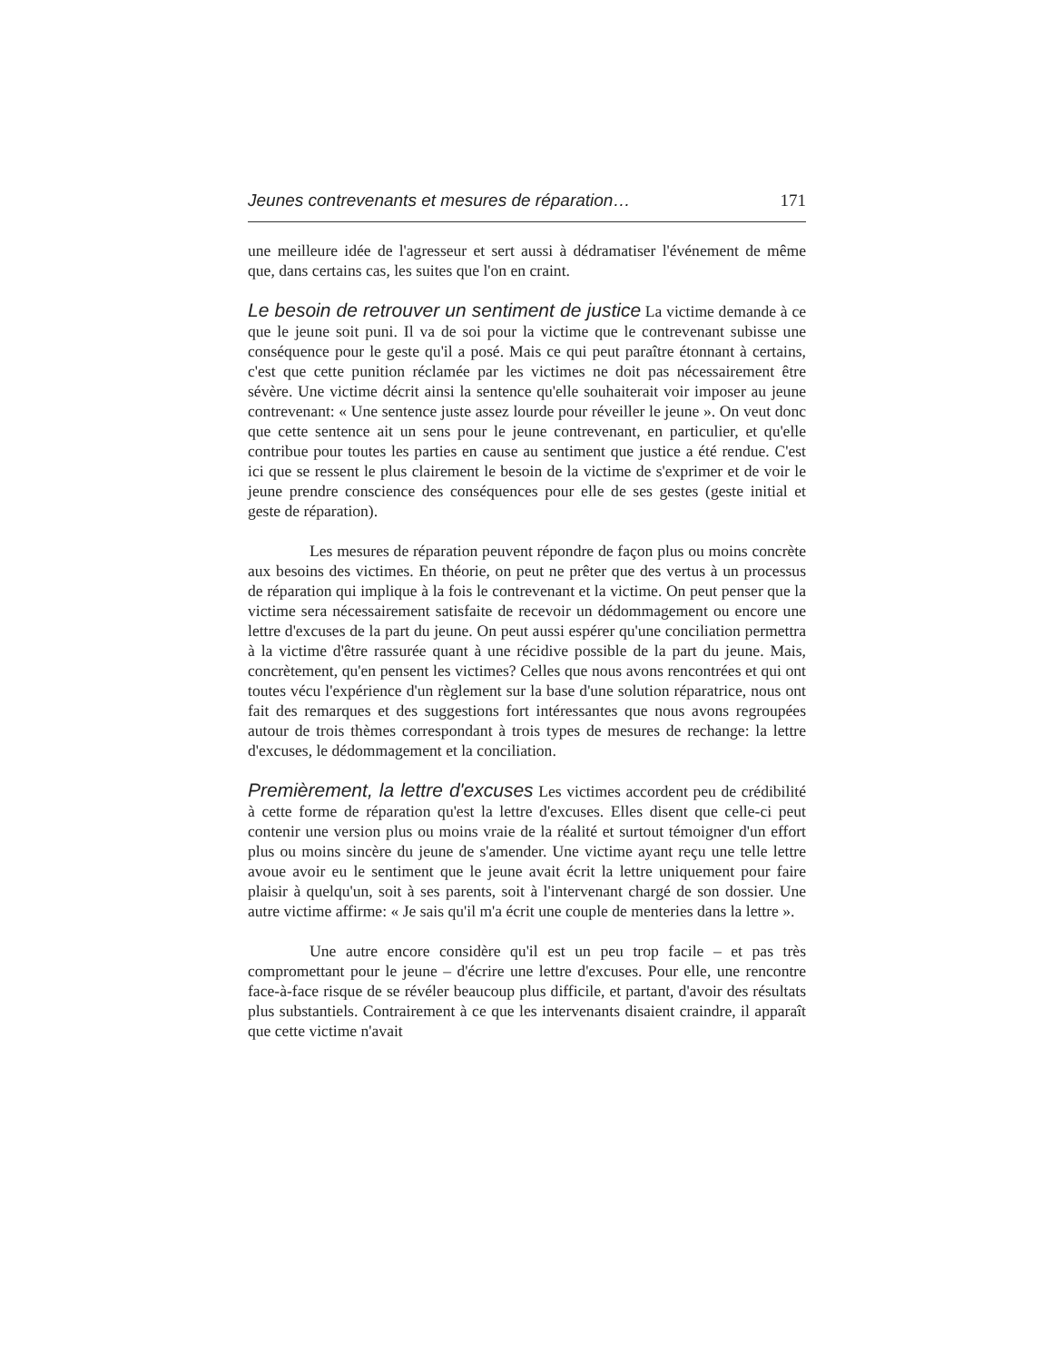Jeunes contrevenants et mesures de réparation… 171
une meilleure idée de l'agresseur et sert aussi à dédramatiser l'événement de même que, dans certains cas, les suites que l'on en craint.
Le besoin de retrouver un sentiment de justice La victime demande à ce que le jeune soit puni. Il va de soi pour la victime que le contrevenant subisse une conséquence pour le geste qu'il a posé. Mais ce qui peut paraître étonnant à certains, c'est que cette punition réclamée par les victimes ne doit pas nécessairement être sévère. Une victime décrit ainsi la sentence qu'elle souhaiterait voir imposer au jeune contrevenant: « Une sentence juste assez lourde pour réveiller le jeune ». On veut donc que cette sentence ait un sens pour le jeune contrevenant, en particulier, et qu'elle contribue pour toutes les parties en cause au sentiment que justice a été rendue. C'est ici que se ressent le plus clairement le besoin de la victime de s'exprimer et de voir le jeune prendre conscience des conséquences pour elle de ses gestes (geste initial et geste de réparation).
Les mesures de réparation peuvent répondre de façon plus ou moins concrète aux besoins des victimes. En théorie, on peut ne prêter que des vertus à un processus de réparation qui implique à la fois le contrevenant et la victime. On peut penser que la victime sera nécessairement satisfaite de recevoir un dédommagement ou encore une lettre d'excuses de la part du jeune. On peut aussi espérer qu'une conciliation permettra à la victime d'être rassurée quant à une récidive possible de la part du jeune. Mais, concrètement, qu'en pensent les victimes? Celles que nous avons rencontrées et qui ont toutes vécu l'expérience d'un règlement sur la base d'une solution réparatrice, nous ont fait des remarques et des suggestions fort intéressantes que nous avons regroupées autour de trois thèmes correspondant à trois types de mesures de rechange: la lettre d'excuses, le dédommagement et la conciliation.
Premièrement, la lettre d'excuses Les victimes accordent peu de crédibilité à cette forme de réparation qu'est la lettre d'excuses. Elles disent que celle-ci peut contenir une version plus ou moins vraie de la réalité et surtout témoigner d'un effort plus ou moins sincère du jeune de s'amender. Une victime ayant reçu une telle lettre avoue avoir eu le sentiment que le jeune avait écrit la lettre uniquement pour faire plaisir à quelqu'un, soit à ses parents, soit à l'intervenant chargé de son dossier. Une autre victime affirme: « Je sais qu'il m'a écrit une couple de menteries dans la lettre ».
Une autre encore considère qu'il est un peu trop facile – et pas très compromettant pour le jeune – d'écrire une lettre d'excuses. Pour elle, une rencontre face-à-face risque de se révéler beaucoup plus difficile, et partant, d'avoir des résultats plus substantiels. Contrairement à ce que les intervenants disaient craindre, il apparaît que cette victime n'avait